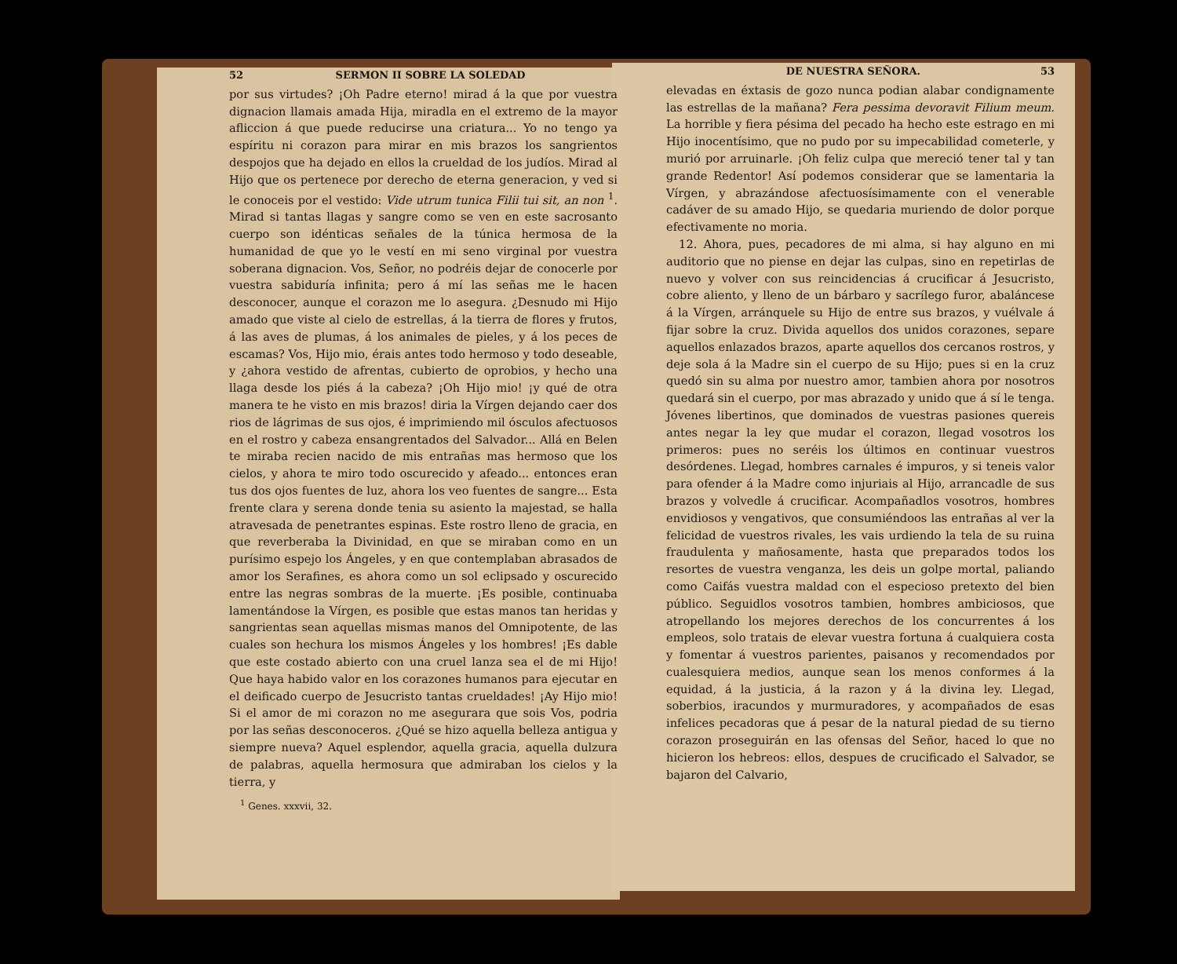52 SERMON II SOBRE LA SOLEDAD
por sus virtudes? ¡Oh Padre eterno! mirad á la que por vuestra dignacion llamais amada Hija, miradla en el extremo de la mayor afliccion á que puede reducirse una criatura... Yo no tengo ya espíritu ni corazon para mirar en mis brazos los sangrientos despojos que ha dejado en ellos la crueldad de los judíos. Mirad al Hijo que os pertenece por derecho de eterna generacion, y ved si le conoceis por el vestido: Vide utrum tunica Filii tui sit, an non <sup>1</sup>. Mirad si tantas llagas y sangre como se ven en este sacrosanto cuerpo son idénticas señales de la túnica hermosa de la humanidad de que yo le vestí en mi seno virginal por vuestra soberana dignacion. Vos, Señor, no podréis dejar de conocerle por vuestra sabiduría infinita; pero á mí las señas me le hacen desconocer, aunque el corazon me lo asegura. ¿Desnudo mi Hijo amado que viste al cielo de estrellas, á la tierra de flores y frutos, á las aves de plumas, á los animales de pieles, y á los peces de escamas? Vos, Hijo mio, érais antes todo hermoso y todo deseable, y ¿ahora vestido de afrentas, cubierto de oprobios, y hecho una llaga desde los piés á la cabeza? ¡Oh Hijo mio! ¡y qué de otra manera te he visto en mis brazos! diria la Vírgen dejando caer dos rios de lágrimas de sus ojos, é imprimiendo mil ósculos afectuosos en el rostro y cabeza ensangrentados del Salvador... Allá en Belen te miraba recien nacido de mis entrañas mas hermoso que los cielos, y ahora te miro todo oscurecido y afeado... entonces eran tus dos ojos fuentes de luz, ahora los veo fuentes de sangre... Esta frente clara y serena donde tenia su asiento la majestad, se halla atravesada de penetrantes espinas. Este rostro lleno de gracia, en que reverberaba la Divinidad, en que se miraban como en un purísimo espejo los Ángeles, y en que contemplaban abrasados de amor los Serafines, es ahora como un sol eclipsado y oscurecido entre las negras sombras de la muerte. ¡Es posible, continuaba lamentándose la Vírgen, es posible que estas manos tan heridas y sangrientas sean aquellas mismas manos del Omnipotente, de las cuales son hechura los mismos Ángeles y los hombres! ¡Es dable que este costado abierto con una cruel lanza sea el de mi Hijo! Que haya habido valor en los corazones humanos para ejecutar en el deificado cuerpo de Jesucristo tantas crueldades! ¡Ay Hijo mio! Si el amor de mi corazon no me asegurara que sois Vos, podria por las señas desconoceros. ¿Qué se hizo aquella belleza antigua y siempre nueva? Aquel esplendor, aquella gracia, aquella dulzura de palabras, aquella hermosura que admiraban los cielos y la tierra, y
<sup>1</sup> Genes. xxxvii, 32.
DE NUESTRA SEÑORA. 53
elevadas en éxtasis de gozo nunca podian alabar condignamente las estrellas de la mañana? Fera pessima devoravit Filium meum. La horrible y fiera pésima del pecado ha hecho este estrago en mi Hijo inocentísimo, que no pudo por su impecabilidad cometerle, y murió por arruinarle. ¡Oh feliz culpa que mereció tener tal y tan grande Redentor! Así podemos considerar que se lamentaria la Vírgen, y abrazándose afectuosísimamente con el venerable cadáver de su amado Hijo, se quedaria muriendo de dolor porque efectivamente no moria.
12. Ahora, pues, pecadores de mi alma, si hay alguno en mi auditorio que no piense en dejar las culpas, sino en repetirlas de nuevo y volver con sus reincidencias á crucificar á Jesucristo, cobre aliento, y lleno de un bárbaro y sacrílego furor, abaláncese á la Vírgen, arránquele su Hijo de entre sus brazos, y vuélvale á fijar sobre la cruz. Divida aquellos dos unidos corazones, separe aquellos enlazados brazos, aparte aquellos dos cercanos rostros, y deje sola á la Madre sin el cuerpo de su Hijo; pues si en la cruz quedó sin su alma por nuestro amor, tambien ahora por nosotros quedará sin el cuerpo, por mas abrazado y unido que á sí le tenga. Jóvenes libertinos, que dominados de vuestras pasiones quereis antes negar la ley que mudar el corazon, llegad vosotros los primeros: pues no seréis los últimos en continuar vuestros desórdenes. Llegad, hombres carnales é impuros, y si teneis valor para ofender á la Madre como injuriais al Hijo, arrancadle de sus brazos y volvedle á crucificar. Acompañadlos vosotros, hombres envidiosos y vengativos, que consumiéndoos las entrañas al ver la felicidad de vuestros rivales, les vais urdiendo la tela de su ruina fraudulenta y mañosamente, hasta que preparados todos los resortes de vuestra venganza, les deis un golpe mortal, paliando como Caifás vuestra maldad con el especioso pretexto del bien público. Seguidlos vosotros tambien, hombres ambiciosos, que atropellando los mejores derechos de los concurrentes á los empleos, solo tratais de elevar vuestra fortuna á cualquiera costa y fomentar á vuestros parientes, paisanos y recomendados por cualesquiera medios, aunque sean los menos conformes á la equidad, á la justicia, á la razon y á la divina ley. Llegad, soberbios, iracundos y murmuradores, y acompañados de esas infelices pecadoras que á pesar de la natural piedad de su tierno corazon proseguirán en las ofensas del Señor, haced lo que no hicieron los hebreos: ellos, despues de crucificado el Salvador, se bajaron del Calvario,